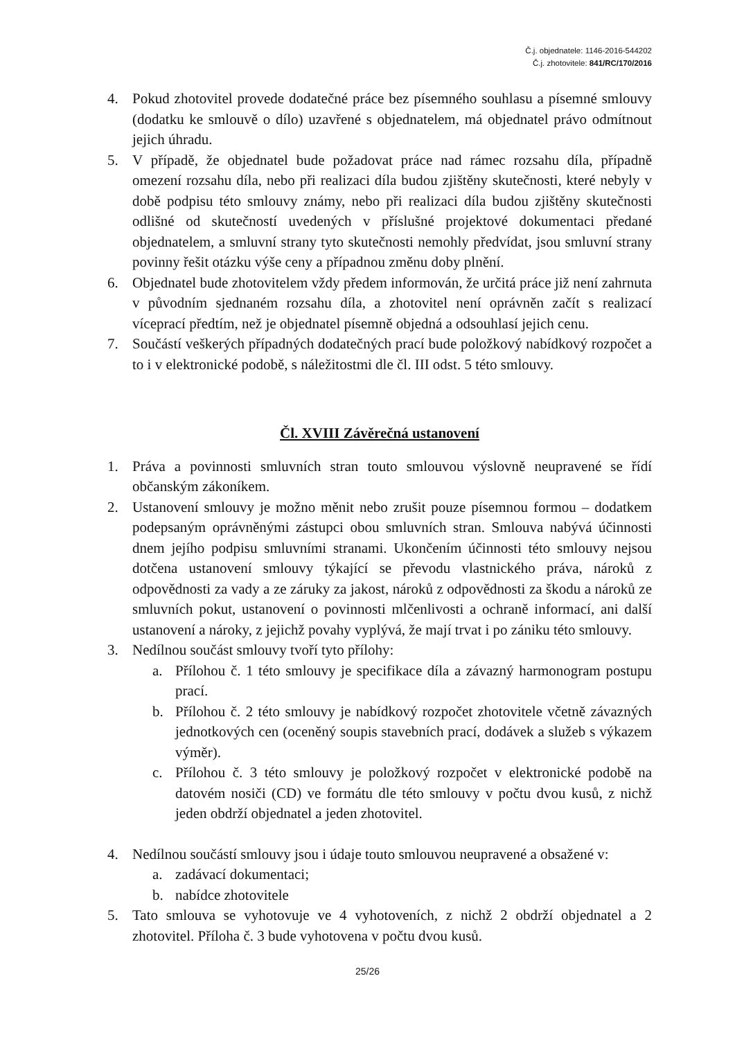Č.j. objednatele: 1146-2016-544202
Č.j. zhotovitele: 841/RC/170/2016
4. Pokud zhotovitel provede dodatečné práce bez písemného souhlasu a písemné smlouvy (dodatku ke smlouvě o dílo) uzavřené s objednatelem, má objednatel právo odmítnout jejich úhradu.
5. V případě, že objednatel bude požadovat práce nad rámec rozsahu díla, případně omezení rozsahu díla, nebo při realizaci díla budou zjištěny skutečnosti, které nebyly v době podpisu této smlouvy známy, nebo při realizaci díla budou zjištěny skutečnosti odlišné od skutečností uvedených v příslušné projektové dokumentaci předané objednatelem, a smluvní strany tyto skutečnosti nemohly předvídat, jsou smluvní strany povinny řešit otázku výše ceny a případnou změnu doby plnění.
6. Objednatel bude zhotovitelem vždy předem informován, že určitá práce již není zahrnuta v původním sjednaném rozsahu díla, a zhotovitel není oprávněn začít s realizací víceprací předtím, než je objednatel písemně objedná a odsouhlasí jejich cenu.
7. Součástí veškerých případných dodatečných prací bude položkový nabídkový rozpočet a to i v elektronické podobě, s náležitostmi dle čl. III odst. 5 této smlouvy.
Čl. XVIII Závěrečná ustanovení
1. Práva a povinnosti smluvních stran touto smlouvou výslovně neupravené se řídí občanským zákoníkem.
2. Ustanovení smlouvy je možno měnit nebo zrušit pouze písemnou formou – dodatkem podepsaným oprávněnými zástupci obou smluvních stran. Smlouva nabývá účinnosti dnem jejího podpisu smluvními stranami. Ukončením účinnosti této smlouvy nejsou dotčena ustanovení smlouvy týkající se převodu vlastnického práva, nároků z odpovědnosti za vady a ze záruky za jakost, nároků z odpovědnosti za škodu a nároků ze smluvních pokut, ustanovení o povinnosti mlčenlivosti a ochraně informací, ani další ustanovení a nároky, z jejichž povahy vyplývá, že mají trvat i po zániku této smlouvy.
3. Nedílnou součást smlouvy tvoří tyto přílohy:
a. Přílohou č. 1 této smlouvy je specifikace díla a závazný harmonogram postupu prací.
b. Přílohou č. 2 této smlouvy je nabídkový rozpočet zhotovitele včetně závazných jednotkových cen (oceněný soupis stavebních prací, dodávek a služeb s výkazem výměr).
c. Přílohou č. 3 této smlouvy je položkový rozpočet v elektronické podobě na datovém nosiči (CD) ve formátu dle této smlouvy v počtu dvou kusů, z nichž jeden obdrží objednatel a jeden zhotovitel.
4. Nedílnou součástí smlouvy jsou i údaje touto smlouvou neupravené a obsažené v:
a. zadávací dokumentaci;
b. nabídce zhotovitele
5. Tato smlouva se vyhotovuje ve 4 vyhotoveních, z nichž 2 obdrží objednatel a 2 zhotovitel. Příloha č. 3 bude vyhotovena v počtu dvou kusů.
25/26